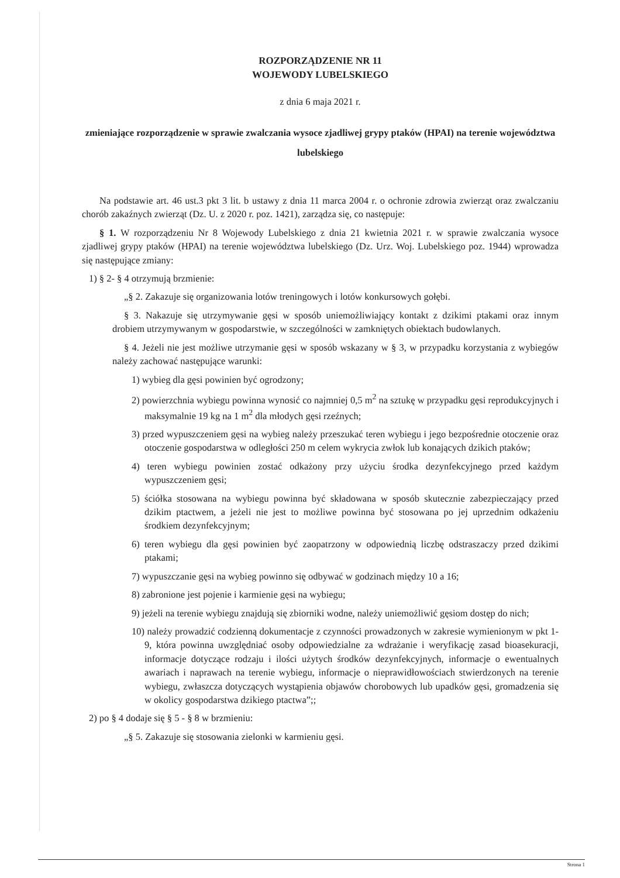ROZPORZĄDZENIE NR 11
WOJEWODY LUBELSKIEGO
z dnia 6 maja 2021 r.
zmieniające rozporządzenie w sprawie zwalczania wysoce zjadliwej grypy ptaków (HPAI) na terenie województwa lubelskiego
Na podstawie art. 46 ust.3 pkt 3 lit. b ustawy z dnia 11 marca 2004 r. o ochronie zdrowia zwierząt oraz zwalczaniu chorób zakaźnych zwierząt (Dz. U. z 2020 r. poz. 1421), zarządza się, co następuje:
§ 1. W rozporządzeniu Nr 8 Wojewody Lubelskiego z dnia 21 kwietnia 2021 r. w sprawie zwalczania wysoce zjadliwej grypy ptaków (HPAI) na terenie województwa lubelskiego (Dz. Urz. Woj. Lubelskiego poz. 1944) wprowadza się następujące zmiany:
1) § 2- § 4 otrzymują brzmienie:
„§ 2. Zakazuje się organizowania lotów treningowych i lotów konkursowych gołębi.
§ 3. Nakazuje się utrzymywanie gęsi w sposób uniemożliwiający kontakt z dzikimi ptakami oraz innym drobiem utrzymywanym w gospodarstwie, w szczególności w zamkniętych obiektach budowlanych.
§ 4. Jeżeli nie jest możliwe utrzymanie gęsi w sposób wskazany w § 3, w przypadku korzystania z wybiegów należy zachować następujące warunki:
1) wybieg dla gęsi powinien być ogrodzony;
2) powierzchnia wybiegu powinna wynosić co najmniej 0,5 m<sup>2</sup> na sztukę w przypadku gęsi reprodukcyjnych i maksymalnie 19 kg na 1 m<sup>2</sup> dla młodych gęsi rzeźnych;
3) przed wypuszczeniem gęsi na wybieg należy przeszukać teren wybiegu i jego bezpośrednie otoczenie oraz otoczenie gospodarstwa w odległości 250 m celem wykrycia zwłok lub konających dzikich ptaków;
4) teren wybiegu powinien zostać odkażony przy użyciu środka dezynfekcyjnego przed każdym wypuszczeniem gęsi;
5) ściółka stosowana na wybiegu powinna być składowana w sposób skutecznie zabezpieczający przed dzikim ptactwem, a jeżeli nie jest to możliwe powinna być stosowana po jej uprzednim odkażeniu środkiem dezynfekcyjnym;
6) teren wybiegu dla gęsi powinien być zaopatrzony w odpowiednią liczbę odstraszaczy przed dzikimi ptakami;
7) wypuszczanie gęsi na wybieg powinno się odbywać w godzinach między 10 a 16;
8) zabronione jest pojenie i karmienie gęsi na wybiegu;
9) jeżeli na terenie wybiegu znajdują się zbiorniki wodne, należy uniemożliwić gęsiom dostęp do nich;
10) należy prowadzić codzienną dokumentacje z czynności prowadzonych w zakresie wymienionym w pkt 1-9, która powinna uwzględniać osoby odpowiedzialne za wdrażanie i weryfikację zasad bioasekuracji, informacje dotyczące rodzaju i ilości użytych środków dezynfekcyjnych, informacje o ewentualnych awariach i naprawach na terenie wybiegu, informacje o nieprawidłowościach stwierdzonych na terenie wybiegu, zwłaszcza dotyczących wystąpienia objawów chorobowych lub upadków gęsi, gromadzenia się w okolicy gospodarstwa dzikiego ptactwa”;;
2) po § 4 dodaje się § 5 - § 8 w brzmieniu:
„§ 5. Zakazuje się stosowania zielonki w karmieniu gęsi.
Strona 1